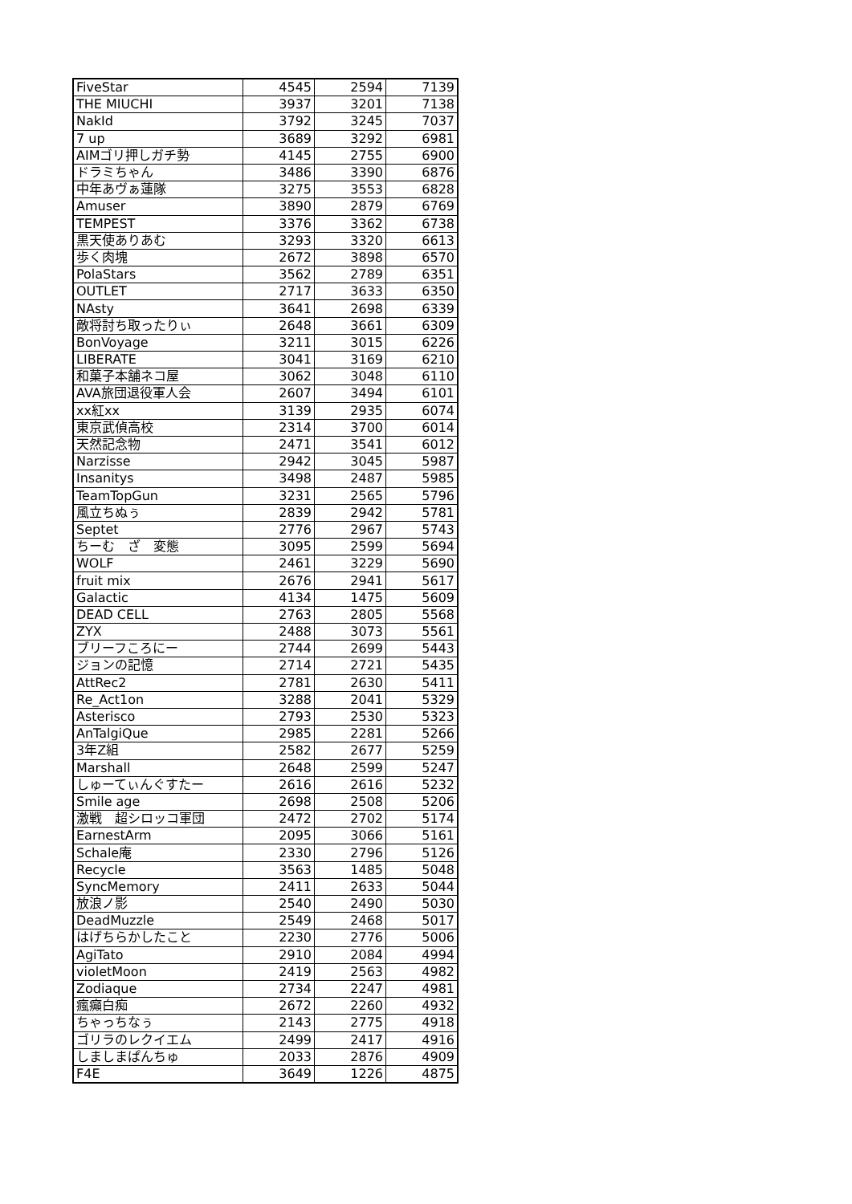| FiveStar | 4545 | 2594 | 7139 |
| THE MIUCHI | 3937 | 3201 | 7138 |
| NakId | 3792 | 3245 | 7037 |
| 7 up | 3689 | 3292 | 6981 |
| AIMゴリ押しガチ勢 | 4145 | 2755 | 6900 |
| ドラミちゃん | 3486 | 3390 | 6876 |
| 中年あヴぁ蓮隊 | 3275 | 3553 | 6828 |
| Amuser | 3890 | 2879 | 6769 |
| TEMPEST | 3376 | 3362 | 6738 |
| 黒天使ありあむ | 3293 | 3320 | 6613 |
| 歩く肉塊 | 2672 | 3898 | 6570 |
| PolaStars | 3562 | 2789 | 6351 |
| OUTLET | 2717 | 3633 | 6350 |
| NAsty | 3641 | 2698 | 6339 |
| 敵将討ち取ったりぃ | 2648 | 3661 | 6309 |
| BonVoyage | 3211 | 3015 | 6226 |
| LIBERATE | 3041 | 3169 | 6210 |
| 和菓子本舗ネコ屋 | 3062 | 3048 | 6110 |
| AVA旅団退役軍人会 | 2607 | 3494 | 6101 |
| xx紅xx | 3139 | 2935 | 6074 |
| 東京武偵高校 | 2314 | 3700 | 6014 |
| 天然記念物 | 2471 | 3541 | 6012 |
| Narzisse | 2942 | 3045 | 5987 |
| Insanitys | 3498 | 2487 | 5985 |
| TeamTopGun | 3231 | 2565 | 5796 |
| 風立ちぬぅ | 2839 | 2942 | 5781 |
| Septet | 2776 | 2967 | 5743 |
| ちーむ ざ 変態 | 3095 | 2599 | 5694 |
| WOLF | 2461 | 3229 | 5690 |
| fruit mix | 2676 | 2941 | 5617 |
| Galactic | 4134 | 1475 | 5609 |
| DEAD CELL | 2763 | 2805 | 5568 |
| ZYX | 2488 | 3073 | 5561 |
| ブリーフころにー | 2744 | 2699 | 5443 |
| ジョンの記憶 | 2714 | 2721 | 5435 |
| AttRec2 | 2781 | 2630 | 5411 |
| Re_Act1on | 3288 | 2041 | 5329 |
| Asterisco | 2793 | 2530 | 5323 |
| AnTalgiQue | 2985 | 2281 | 5266 |
| 3年Z組 | 2582 | 2677 | 5259 |
| Marshall | 2648 | 2599 | 5247 |
| しゅーてぃんぐすたー | 2616 | 2616 | 5232 |
| Smile age | 2698 | 2508 | 5206 |
| 激戦 超シロッコ軍団 | 2472 | 2702 | 5174 |
| EarnestArm | 2095 | 3066 | 5161 |
| Schale庵 | 2330 | 2796 | 5126 |
| Recycle | 3563 | 1485 | 5048 |
| SyncMemory | 2411 | 2633 | 5044 |
| 放浪ノ影 | 2540 | 2490 | 5030 |
| DeadMuzzle | 2549 | 2468 | 5017 |
| はげちらかしたこと | 2230 | 2776 | 5006 |
| AgiTato | 2910 | 2084 | 4994 |
| violetMoon | 2419 | 2563 | 4982 |
| Zodiaque | 2734 | 2247 | 4981 |
| 瘋癲白痴 | 2672 | 2260 | 4932 |
| ちゃっちなぅ | 2143 | 2775 | 4918 |
| ゴリラのレクイエム | 2499 | 2417 | 4916 |
| しましまぱんちゅ | 2033 | 2876 | 4909 |
| F4E | 3649 | 1226 | 4875 |